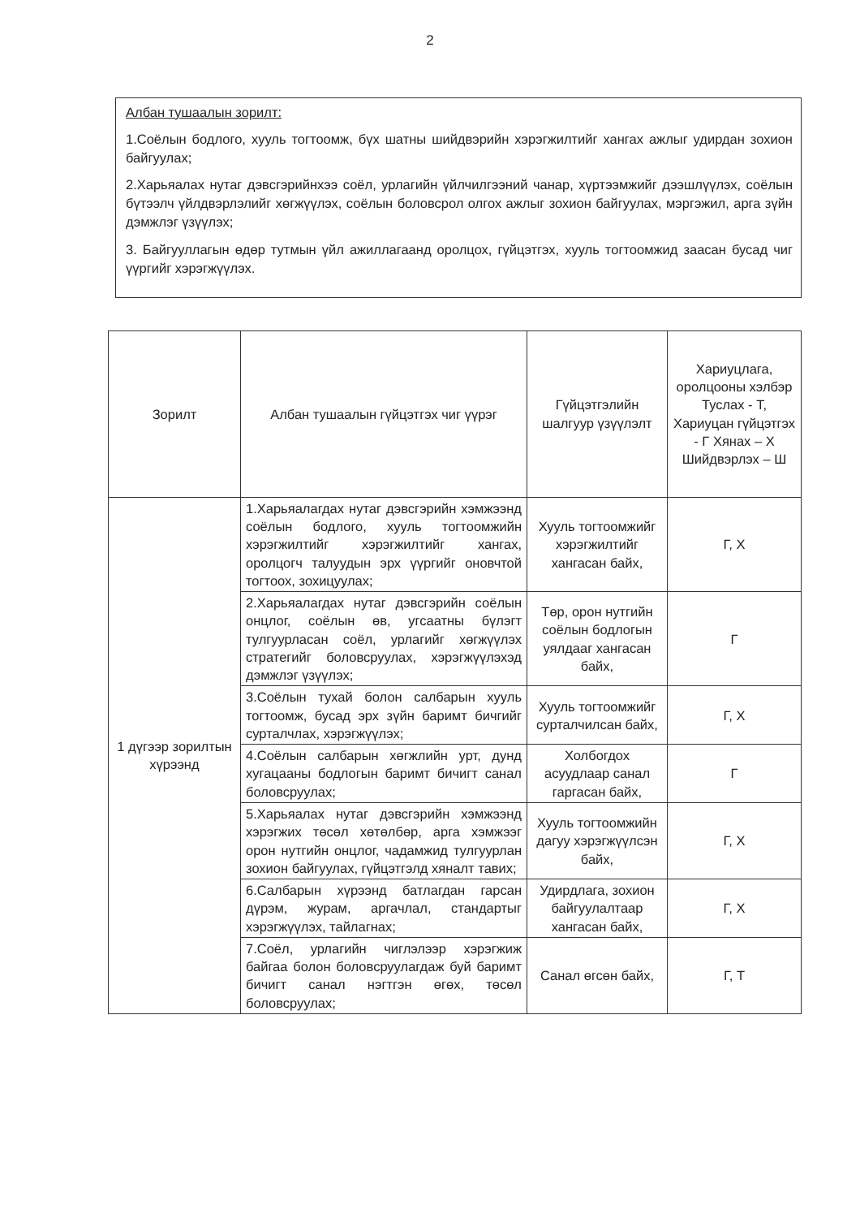2
Албан тушаалын зорилт:
1.Соёлын бодлого, хууль тогтоомж, бүх шатны шийдвэрийн хэрэгжилтийг хангах ажлыг удирдан зохион байгуулах;
2.Харьяалах нутаг дэвсгэрийнхээ соёл, урлагийн үйлчилгээний чанар, хүртээмжийг дээшлүүлэх, соёлын бүтээлч үйлдвэрлэлийг хөгжүүлэх, соёлын боловсрол олгох ажлыг зохион байгуулах, мэргэжил, арга зүйн дэмжлэг үзүүлэх;
3. Байгууллагын өдөр тутмын үйл ажиллагаанд оролцох, гүйцэтгэх, хууль тогтоомжид заасан бусад чиг үүргийг хэрэгжүүлэх.
| Зорилт | Албан тушаалын гүйцэтгэх чиг үүрэг | Гүйцэтгэлийн шалгуур үзүүлэлт | Хариуцлага, оролцооны хэлбэр Туслах - Т, Хариуцан гүйцэтгэх - Г Хянах – Х Шийдвэрлэх – Ш |
| --- | --- | --- | --- |
| 1 дүгээр зорилтын хүрээнд | 1.Харьяалагдах нутаг дэвсгэрийн хэмжээнд соёлын бодлого, хууль тогтоомжийн хэрэгжилтийг хэрэгжилтийг хангах, оролцогч талуудын эрх үүргийг оновчтой тогтоох, зохицуулах; | Хууль тогтоомжийг хэрэгжилтийг хангасан байх, | Г, Х |
| | 2.Харьяалагдах нутаг дэвсгэрийн соёлын онцлог, соёлын өв, угсаатны бүлэгт тулгуурласан соёл, урлагийг хөгжүүлэх стратегийг боловсруулах, хэрэгжүүлэхэд дэмжлэг үзүүлэх; | Төр, орон нутгийн соёлын бодлогын уялдааг хангасан байх, | Г |
| | 3.Соёлын тухай болон салбарын хууль тогтоомж, бусад эрх зүйн баримт бичгийг сурталчлах, хэрэгжүүлэх; | Хууль тогтоомжийг сурталчилсан байх, | Г, Х |
| | 4.Соёлын салбарын хөгжлийн урт, дунд хугацааны бодлогын баримт бичигт санал боловсруулах; | Холбогдох асуудлаар санал гаргасан байх, | Г |
| | 5.Харьяалах нутаг дэвсгэрийн хэмжээнд хэрэгжих төсөл хөтөлбөр, арга хэмжээг орон нутгийн онцлог, чадамжид тулгуурлан зохион байгуулах, гүйцэтгэлд хяналт тавих; | Хууль тогтоомжийн дагуу хэрэгжүүлсэн байх, | Г, Х |
| | 6.Салбарын хүрээнд батлагдан гарсан дүрэм, журам, аргачлал, стандартыг хэрэгжүүлэх, тайлагнах; | Удирдлага, зохион байгуулалтаар хангасан байх, | Г, Х |
| | 7.Соёл, урлагийн чиглэлээр хэрэгжиж байгаа болон боловсруулагдаж буй баримт бичигт санал нэгтгэн өгөх, төсөл боловсруулах; | Санал өгсөн байх, | Г, Т |